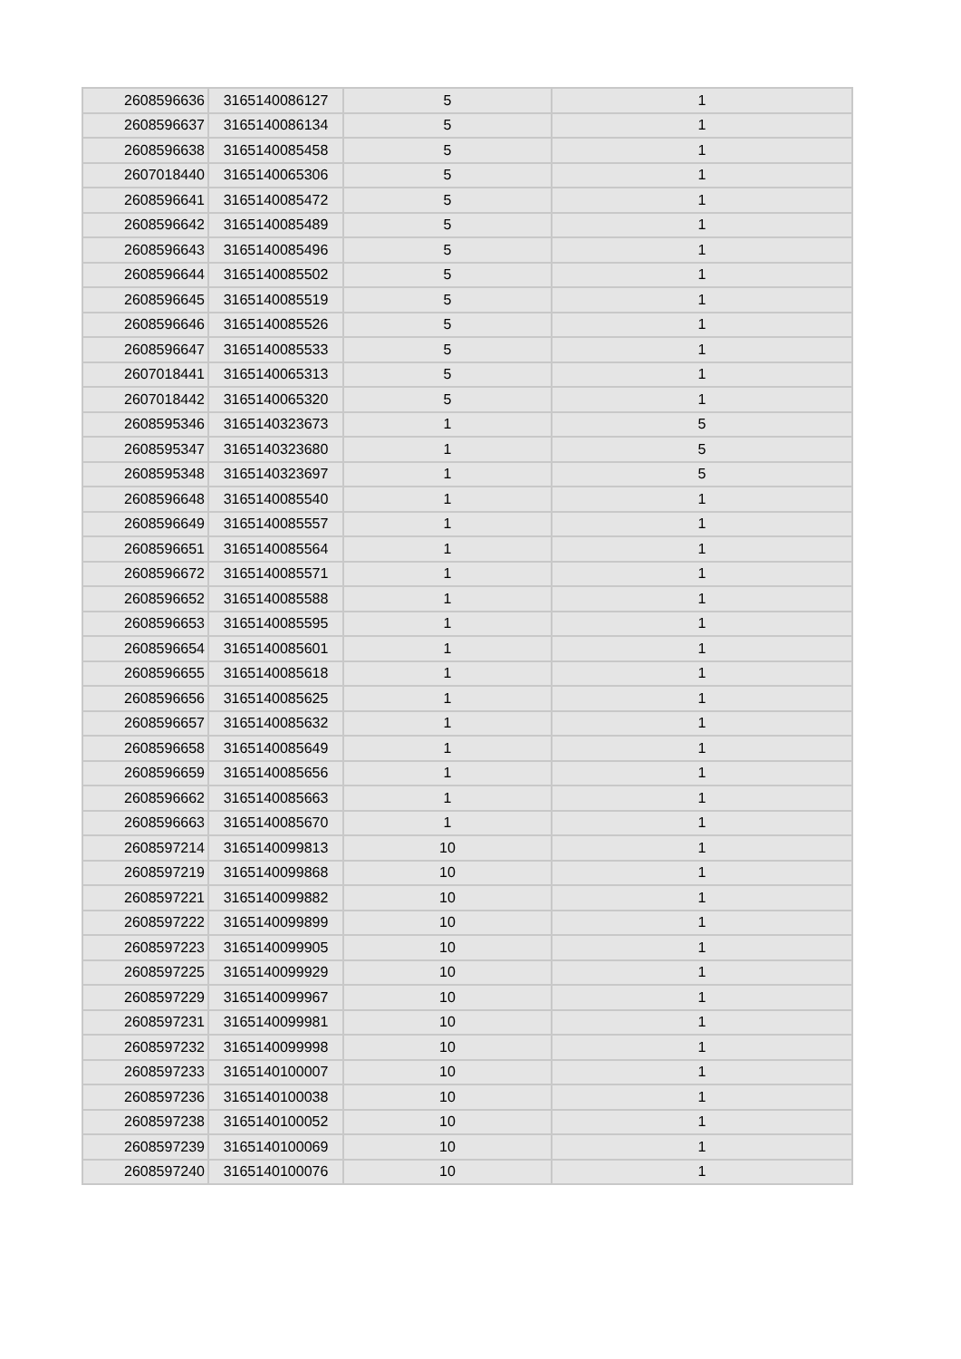| 2608596636 | 3165140086127 | 5 | 1 |
| 2608596637 | 3165140086134 | 5 | 1 |
| 2608596638 | 3165140085458 | 5 | 1 |
| 2607018440 | 3165140065306 | 5 | 1 |
| 2608596641 | 3165140085472 | 5 | 1 |
| 2608596642 | 3165140085489 | 5 | 1 |
| 2608596643 | 3165140085496 | 5 | 1 |
| 2608596644 | 3165140085502 | 5 | 1 |
| 2608596645 | 3165140085519 | 5 | 1 |
| 2608596646 | 3165140085526 | 5 | 1 |
| 2608596647 | 3165140085533 | 5 | 1 |
| 2607018441 | 3165140065313 | 5 | 1 |
| 2607018442 | 3165140065320 | 5 | 1 |
| 2608595346 | 3165140323673 | 1 | 5 |
| 2608595347 | 3165140323680 | 1 | 5 |
| 2608595348 | 3165140323697 | 1 | 5 |
| 2608596648 | 3165140085540 | 1 | 1 |
| 2608596649 | 3165140085557 | 1 | 1 |
| 2608596651 | 3165140085564 | 1 | 1 |
| 2608596672 | 3165140085571 | 1 | 1 |
| 2608596652 | 3165140085588 | 1 | 1 |
| 2608596653 | 3165140085595 | 1 | 1 |
| 2608596654 | 3165140085601 | 1 | 1 |
| 2608596655 | 3165140085618 | 1 | 1 |
| 2608596656 | 3165140085625 | 1 | 1 |
| 2608596657 | 3165140085632 | 1 | 1 |
| 2608596658 | 3165140085649 | 1 | 1 |
| 2608596659 | 3165140085656 | 1 | 1 |
| 2608596662 | 3165140085663 | 1 | 1 |
| 2608596663 | 3165140085670 | 1 | 1 |
| 2608597214 | 3165140099813 | 10 | 1 |
| 2608597219 | 3165140099868 | 10 | 1 |
| 2608597221 | 3165140099882 | 10 | 1 |
| 2608597222 | 3165140099899 | 10 | 1 |
| 2608597223 | 3165140099905 | 10 | 1 |
| 2608597225 | 3165140099929 | 10 | 1 |
| 2608597229 | 3165140099967 | 10 | 1 |
| 2608597231 | 3165140099981 | 10 | 1 |
| 2608597232 | 3165140099998 | 10 | 1 |
| 2608597233 | 3165140100007 | 10 | 1 |
| 2608597236 | 3165140100038 | 10 | 1 |
| 2608597238 | 3165140100052 | 10 | 1 |
| 2608597239 | 3165140100069 | 10 | 1 |
| 2608597240 | 3165140100076 | 10 | 1 |